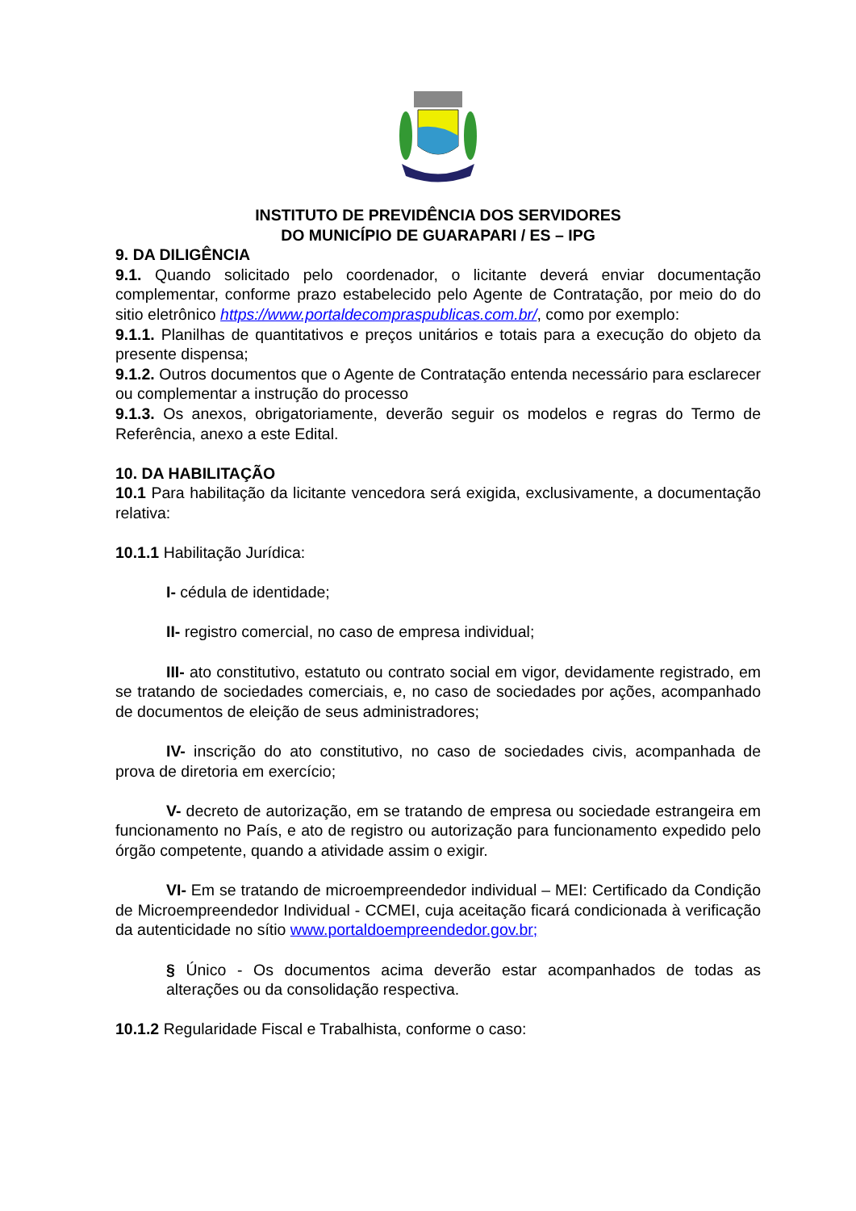INSTITUTO DE PREVIDÊNCIA DOS SERVIDORES
DO MUNICÍPIO DE GUARAPARI / ES – IPG
9. DA DILIGÊNCIA
9.1. Quando solicitado pelo coordenador, o licitante deverá enviar documentação complementar, conforme prazo estabelecido pelo Agente de Contratação, por meio do do sitio eletrônico https://www.portaldecompraspublicas.com.br/, como por exemplo:
9.1.1. Planilhas de quantitativos e preços unitários e totais para a execução do objeto da presente dispensa;
9.1.2. Outros documentos que o Agente de Contratação entenda necessário para esclarecer ou complementar a instrução do processo
9.1.3. Os anexos, obrigatoriamente, deverão seguir os modelos e regras do Termo de Referência, anexo a este Edital.
10. DA HABILITAÇÃO
10.1 Para habilitação da licitante vencedora será exigida, exclusivamente, a documentação relativa:
10.1.1 Habilitação Jurídica:
I- cédula de identidade;
II- registro comercial, no caso de empresa individual;
III- ato constitutivo, estatuto ou contrato social em vigor, devidamente registrado, em se tratando de sociedades comerciais, e, no caso de sociedades por ações, acompanhado de documentos de eleição de seus administradores;
IV- inscrição do ato constitutivo, no caso de sociedades civis, acompanhada de prova de diretoria em exercício;
V- decreto de autorização, em se tratando de empresa ou sociedade estrangeira em funcionamento no País, e ato de registro ou autorização para funcionamento expedido pelo órgão competente, quando a atividade assim o exigir.
VI- Em se tratando de microempreendedor individual – MEI: Certificado da Condição de Microempreendedor Individual - CCMEI, cuja aceitação ficará condicionada à verificação da autenticidade no sítio www.portaldoempreendedor.gov.br;
§ Único - Os documentos acima deverão estar acompanhados de todas as alterações ou da consolidação respectiva.
10.1.2 Regularidade Fiscal e Trabalhista, conforme o caso: